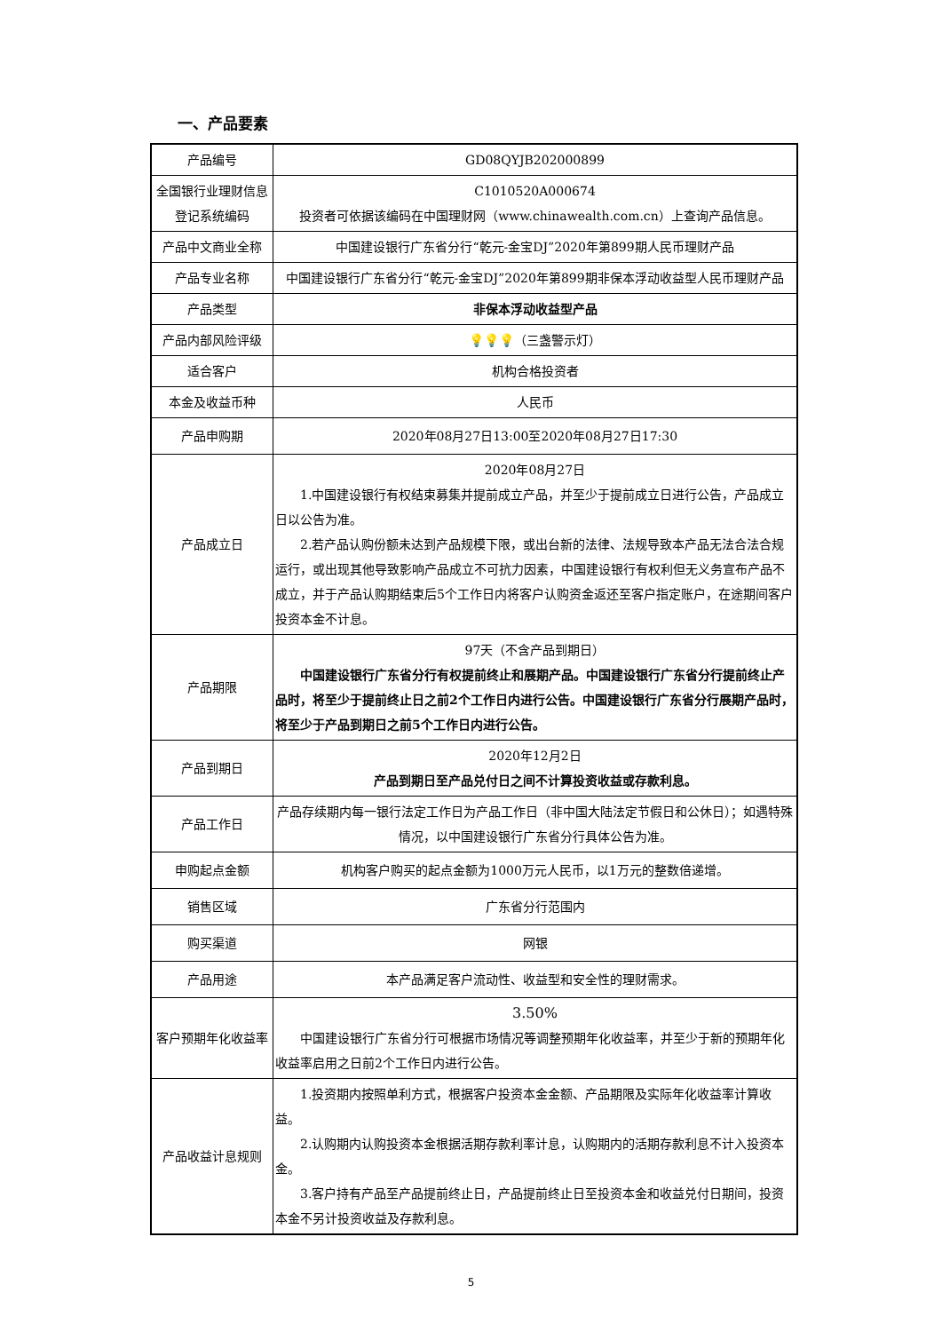一、产品要素
| 产品编号 | GD08QYJB202000899 |
| 全国银行业理财信息登记系统编码 | C1010520A000674 投资者可依据该编码在中国理财网（www.chinawealth.com.cn）上查询产品信息。 |
| 产品中文商业全称 | 中国建设银行广东省分行“乾元-金宝DJ”2020年第899期人民币理财产品 |
| 产品专业名称 | 中国建设银行广东省分行“乾元-金宝DJ”2020年第899期非保本浮动收益型人民币理财产品 |
| 产品类型 | 非保本浮动收益型产品 |
| 产品内部风险评级 | 💡💡💡 （三盏警示灯） |
| 适合客户 | 机构合格投资者 |
| 本金及收益币种 | 人民币 |
| 产品申购期 | 2020年08月27日13:00至2020年08月27日17:30 |
| 产品成立日 | 2020年08月27日 1.中国建设银行有权结束募集并提前成立产品，并至少于提前成立日进行公告，产品成立日以公告为准。 2.若产品认购份额未达到产品规模下限，或出台新的法律、法规导致本产品无法合法合规运行，或出现其他导致影响产品成立不可抗力因素，中国建设银行有权利但无义务宣布产品不成立，并于产品认购期结束后5个工作日内将客户认购资金返还至客户指定账户，在途期间客户投资本金不计息。 |
| 产品期限 | 97天（不含产品到期日） 中国建设银行广东省分行有权提前终止和展期产品。中国建设银行广东省分行提前终止产品时，将至少于提前终止日之前2个工作日内进行公告。中国建设银行广东省分行展期产品时，将至少于产品到期日之前5个工作日内进行公告。 |
| 产品到期日 | 2020年12月2日 产品到期日至产品兑付日之间不计算投资收益或存款利息。 |
| 产品工作日 | 产品存续期内每一银行法定工作日为产品工作日（非中国大陆法定节假日和公休日）；如遇特殊情况，以中国建设银行广东省分行具体公告为准。 |
| 申购起点金额 | 机构客户购买的起点金额为1000万元人民币，以1万元的整数倍递增。 |
| 销售区域 | 广东省分行范围内 |
| 购买渠道 | 网银 |
| 产品用途 | 本产品满足客户流动性、收益型和安全性的理财需求。 |
| 客户预期年化收益率 | 3.50% 中国建设银行广东省分行可根据市场情况等调整预期年化收益率，并至少于新的预期年化收益率启用之日前2个工作日内进行公告。 |
| 产品收益计息规则 | 1.投资期内按照单利方式，根据客户投资本金金额、产品期限及实际年化收益率计算收益。 2.认购期内认购投资本金根据活期存款利率计息，认购期内的活期存款利息不计入投资本金。 3.客户持有产品至产品提前终止日，产品提前终止日至投资本金和收益兑付日期间，投资本金不另计投资收益及存款利息。 |
5